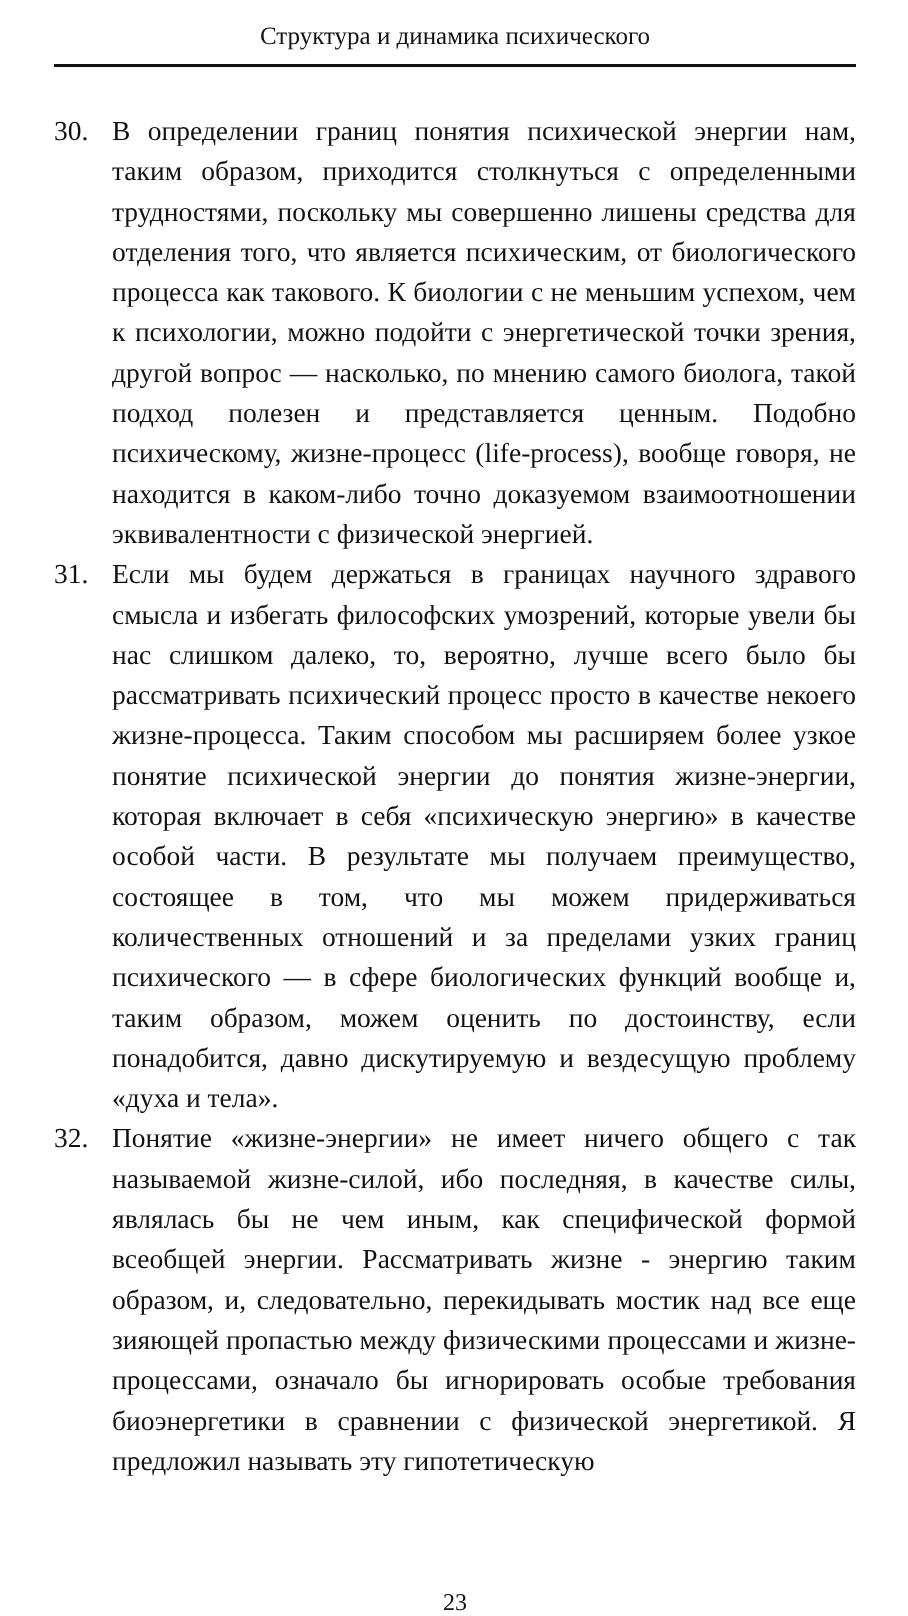Структура и динамика психического
30. В определении границ понятия психической энергии нам, таким образом, приходится столкнуться с определенными трудностями, поскольку мы совершенно лишены средства для отделения того, что является психическим, от биологического процесса как такового. К биологии с не меньшим успехом, чем к психологии, можно подойти с энергетической точки зрения, другой вопрос — насколько, по мнению самого биолога, такой подход полезен и представляется ценным. Подобно психическому, жизне-процесс (life-process), вообще говоря, не находится в каком-либо точно доказуемом взаимоотношении эквивалентности с физической энергией.
31. Если мы будем держаться в границах научного здравого смысла и избегать философских умозрений, которые увели бы нас слишком далеко, то, вероятно, лучше всего было бы рассматривать психический процесс просто в качестве некоего жизне-процесса. Таким способом мы расширяем более узкое понятие психической энергии до понятия жизне-энергии, которая включает в себя «психическую энергию» в качестве особой части. В результате мы получаем преимущество, состоящее в том, что мы можем придерживаться количественных отношений и за пределами узких границ психического — в сфере биологических функций вообще и, таким образом, можем оценить по достоинству, если понадобится, давно дискутируемую и вездесущую проблему «духа и тела».
32. Понятие «жизне-энергии» не имеет ничего общего с так называемой жизне-силой, ибо последняя, в качестве силы, являлась бы не чем иным, как специфической формой всеобщей энергии. Рассматривать жизне - энергию таким образом, и, следовательно, перекидывать мостик над все еще зияющей пропастью между физическими процессами и жизне-процессами, означало бы игнорировать особые требования биоэнергетики в сравнении с физической энергетикой. Я предложил называть эту гипотетическую
23